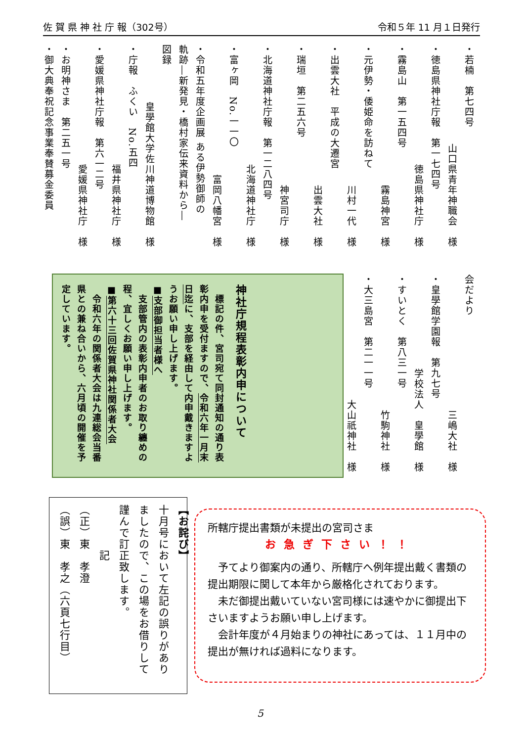佐 賀 県 神 社 庁 報（302号） 令和５年 11 月１日発行
・若楠　第七四号
山口県青年神職会　様
・徳島県神社庁報　第一七四号
徳島県神社庁　様
・霧島山　第一五四号
霧島神宮　様
・元伊勢・倭姫命を訪ねて
川村一代　様
・出雲大社　平成の大遷宮
出雲大社　様
・瑞垣　第二五六号
神宮司庁　様
・北海道神社庁報　第一二八四号
北海道神社庁　様
・富ヶ岡　No.一一〇
富岡八幡宮　様
・令和五年度企画展 ある伊勢御師の
軌跡―新発見・橋村家伝来資料から―
図録
皇學館大学佐川神道博物館　様
・庁報　ふくい　No.五四
福井県神社庁　様
・愛媛県神社庁報　第六一二号
愛媛県神社庁　様
・お明神さま　第二五一号
・御大典奉祝記念事業奉賛募金委員
会だより
三嶋大社　様
・皇學館学園報　第九七号
学校法人　皇學館　様
・すいとく　第八三一号
竹駒神社　様
・大三島宮　第二一一号
大山祇神社　様
神社庁規程表彰内申について
　標記の件、宮司宛て同封通知の通り表彰内申を受付ますので、令和六年一月末日迄に、支部を経由して内申戴きますようお願い申し上げます。
■支部御担当者様へ
　支部管内の表彰内申者のお取り纏めの程、宜しくお願い申し上げます。
■第六十三回佐賀県神社関係者大会
　令和六年の関係者大会は九連総会当番県との兼ね合いから、六月頃の開催を予定しています。
【お詫び】
十月号において左記の誤りがありましたので、この場をお借りして謹んで訂正致します。
　　　　記
（正）東　孝澄
（誤）東　孝之（六頁七行目）
所轄庁提出書類が未提出の宮司さま
お急ぎ下さい！！
　予てより御案内の通り、所轄庁へ例年提出戴く書類の提出期限に関して本年から厳格化されております。
　未だ御提出戴いていない宮司様には速やかに御提出下さいますようお願い申し上げます。
　会計年度が４月始まりの神社にあっては、１１月中の提出が無ければ過料になります。
5